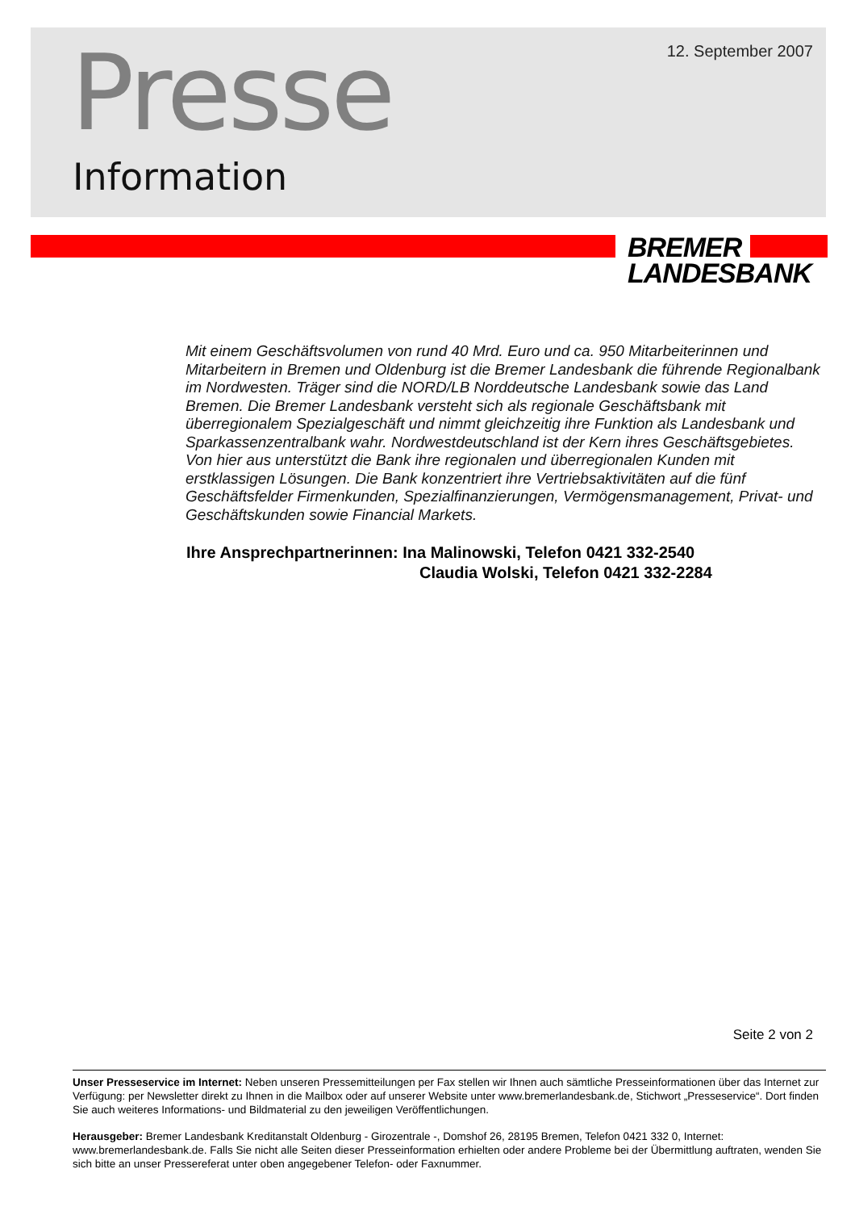12. September 2007 Presse
Information
BREMER
LANDESBANK
Mit einem Geschäftsvolumen von rund 40 Mrd. Euro und ca. 950 Mitarbeiterinnen und Mitarbeitern in Bremen und Oldenburg ist die Bremer Landesbank die führende Regionalbank im Nordwesten. Träger sind die NORD/LB Norddeutsche Landesbank sowie das Land Bremen. Die Bremer Landesbank versteht sich als regionale Geschäftsbank mit überregionalem Spezialgeschäft und nimmt gleichzeitig ihre Funktion als Landesbank und Sparkassenzentralbank wahr. Nordwestdeutschland ist der Kern ihres Geschäftsgebietes. Von hier aus unterstützt die Bank ihre regionalen und überregionalen Kunden mit erstklassigen Lösungen. Die Bank konzentriert ihre Vertriebsaktivitäten auf die fünf Geschäftsfelder Firmenkunden, Spezialfinanzierungen, Vermögensmanagement, Privat- und Geschäftskunden sowie Financial Markets.
Ihre Ansprechpartnerinnen: Ina Malinowski, Telefon 0421 332-2540
Claudia Wolski, Telefon 0421 332-2284
Seite 2 von 2
Unser Presseservice im Internet: Neben unseren Pressemitteilungen per Fax stellen wir Ihnen auch sämtliche Presseinformationen über das Internet zur Verfügung: per Newsletter direkt zu Ihnen in die Mailbox oder auf unserer Website unter www.bremerlandesbank.de, Stichwort „Presseservice“. Dort finden Sie auch weiteres Informations- und Bildmaterial zu den jeweiligen Veröffentlichungen.
Herausgeber: Bremer Landesbank Kreditanstalt Oldenburg - Girozentrale -, Domshof 26, 28195 Bremen, Telefon 0421 332 0, Internet: www.bremerlandesbank.de. Falls Sie nicht alle Seiten dieser Presseinformation erhielten oder andere Probleme bei der Übermittlung auftraten, wenden Sie sich bitte an unser Pressereferat unter oben angegebener Telefon- oder Faxnummer.